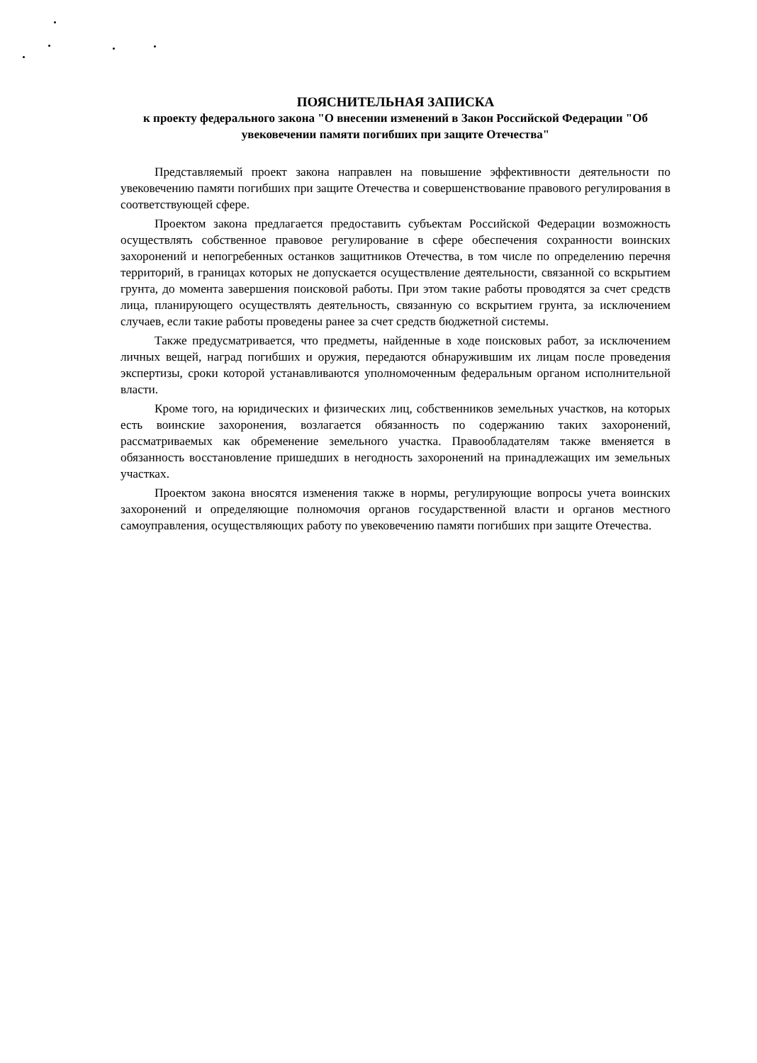ПОЯСНИТЕЛЬНАЯ ЗАПИСКА
к проекту федерального закона "О внесении изменений в Закон Российской Федерации "Об увековечении памяти погибших при защите Отечества"
Представляемый проект закона направлен на повышение эффективности деятельности по увековечению памяти погибших при защите Отечества и совершенствование правового регулирования в соответствующей сфере.
Проектом закона предлагается предоставить субъектам Российской Федерации возможность осуществлять собственное правовое регулирование в сфере обеспечения сохранности воинских захоронений и непогребенных останков защитников Отечества, в том числе по определению перечня территорий, в границах которых не допускается осуществление деятельности, связанной со вскрытием грунта, до момента завершения поисковой работы. При этом такие работы проводятся за счет средств лица, планирующего осуществлять деятельность, связанную со вскрытием грунта, за исключением случаев, если такие работы проведены ранее за счет средств бюджетной системы.
Также предусматривается, что предметы, найденные в ходе поисковых работ, за исключением личных вещей, наград погибших и оружия, передаются обнаружившим их лицам после проведения экспертизы, сроки которой устанавливаются уполномоченным федеральным органом исполнительной власти.
Кроме того, на юридических и физических лиц, собственников земельных участков, на которых есть воинские захоронения, возлагается обязанность по содержанию таких захоронений, рассматриваемых как обременение земельного участка. Правообладателям также вменяется в обязанность восстановление пришедших в негодность захоронений на принадлежащих им земельных участках.
Проектом закона вносятся изменения также в нормы, регулирующие вопросы учета воинских захоронений и определяющие полномочия органов государственной власти и органов местного самоуправления, осуществляющих работу по увековечению памяти погибших при защите Отечества.